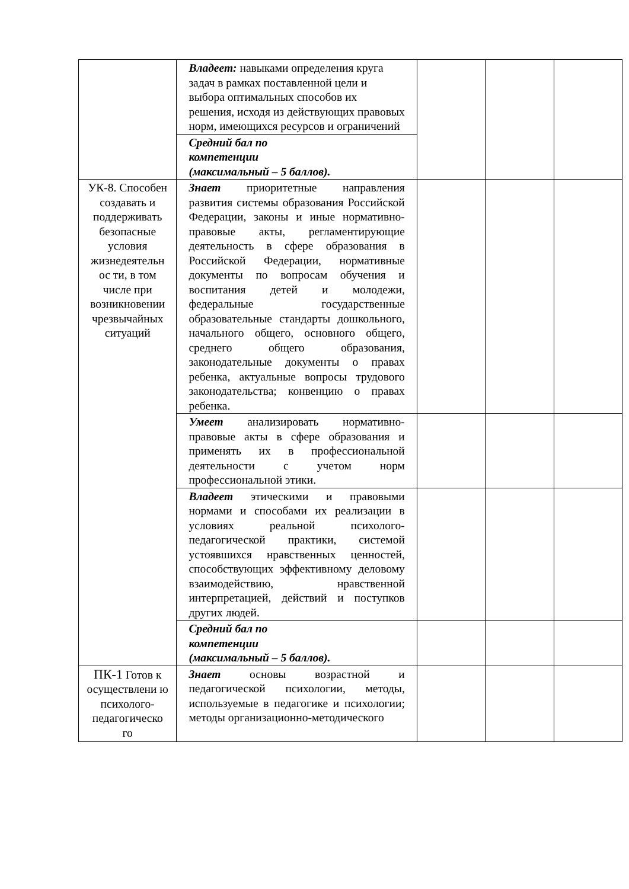| | Владеет: навыками определения круга задач в рамках поставленной цели и выбора оптимальных способов их решения, исходя из действующих правовых норм, имеющихся ресурсов и ограничений | | | |
| | Средний бал по компетенции (максимальный – 5 баллов). | | | |
| УК-8. Способен создавать и поддерживать безопасные условия жизнедеятельн ос ти, в том числе при возникновении чрезвычайных ситуаций | Знает приоритетные направления развития системы образования Российской Федерации, законы и иные нормативно-правовые акты, регламентирующие деятельность в сфере образования в Российской Федерации, нормативные документы по вопросам обучения и воспитания детей и молодежи, федеральные государственные образовательные стандарты дошкольного, начального общего, основного общего, среднего общего образования, законодательные документы о правах ребенка, актуальные вопросы трудового законодательства; конвенцию о правах ребенка. | | | |
| | Умеет анализировать нормативно-правовые акты в сфере образования и применять их в профессиональной деятельности с учетом норм профессиональной этики. | | | |
| | Владеет этическими и правовыми нормами и способами их реализации в условиях реальной психолого-педагогической практики, системой устоявшихся нравственных ценностей, способствующих эффективному деловому взаимодействию, нравственной интерпретацией, действий и поступков других людей. | | | |
| | Средний бал по компетенции (максимальный – 5 баллов). | | | |
| ПК-1 Готов к осуществлени ю психолого-педагогическо го | Знает основы возрастной и педагогической психологии, методы, используемые в педагогике и психологии; методы организационно-методического | | | |